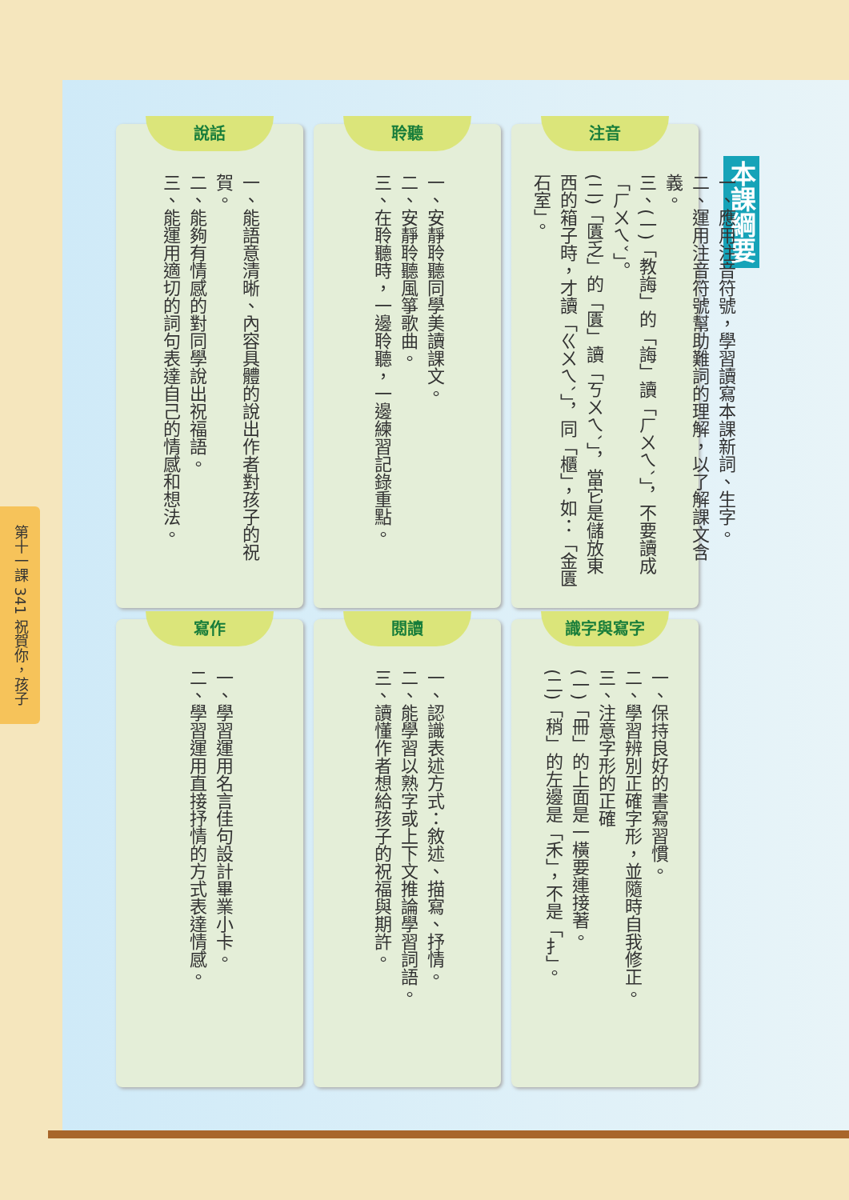第十一課 341 祝賀你，孩子
本課綱要
注音
一、應用注音符號，學習讀寫本課新詞、生字。
二、運用注音符號幫助難詞的理解，以了解課文含義。
三、(一)「教誨」的「誨」讀「ㄏㄨㄟˋ」，不要讀成「ㄏㄨㄟˇ」。
(二)「匱乏」的「匱」讀「ㄎㄨㄟˋ」，當它是儲放東西的箱子時，才讀「ㄍㄨㄟˋ」，同「櫃」，如：「金匱石室」。
聆聽
一、安靜聆聽同學美讀課文。
二、安靜聆聽風箏歌曲。
三、在聆聽時，一邊聆聽，一邊練習記錄重點。
說話
一、能語意清晰、內容具體的說出作者對孩子的祝賀。
二、能夠有情感的對同學說出祝福語。
三、能運用適切的詞句表達自己的情感和想法。
識字與寫字
一、保持良好的書寫習慣。
二、學習辨別正確字形，並隨時自我修正。
三、注意字形的正確
(一)「冊」的上面是一橫要連接著。
(二)「稍」的左邊是「禾」，不是「扌」。
閱讀
一、認識表述方式：敘述、描寫、抒情。
二、能學習以熟字或上下文推論學習詞語。
三、讀懂作者想給孩子的祝福與期許。
寫作
一、學習運用名言佳句設計畢業小卡。
二、學習運用直接抒情的方式表達情感。